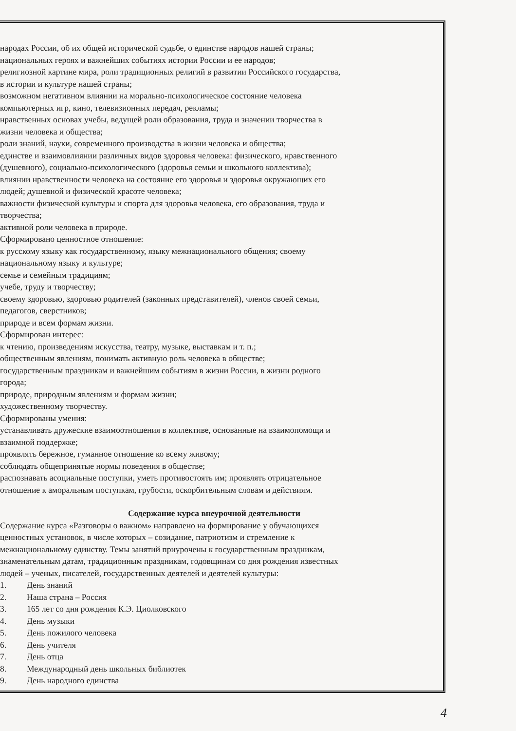народах России, об их общей исторической судьбе, о единстве народов нашей страны;
национальных героях и важнейших событиях истории России и ее народов;
религиозной картине мира, роли традиционных религий в развитии Российского государства,
в истории и культуре нашей страны;
возможном негативном влиянии на морально-психологическое состояние человека
компьютерных игр, кино, телевизионных передач, рекламы;
нравственных основах учебы, ведущей роли образования, труда и значении творчества в
жизни человека и общества;
роли знаний, науки, современного производства в жизни человека и общества;
единстве и взаимовлиянии различных видов здоровья человека: физического, нравственного
(душевного), социально-психологического (здоровья семьи и школьного коллектива);
влиянии нравственности человека на состояние его здоровья и здоровья окружающих его
людей; душевной и физической красоте человека;
важности физической культуры и спорта для здоровья человека, его образования, труда и
творчества;
активной роли человека в природе.
Сформировано ценностное отношение:
к русскому языку как государственному, языку межнационального общения; своему
национальному языку и культуре;
семье и семейным традициям;
учебе, труду и творчеству;
своему здоровью, здоровью родителей (законных представителей), членов своей семьи,
педагогов, сверстников;
природе и всем формам жизни.
Сформирован интерес:
к чтению, произведениям искусства, театру, музыке, выставкам и т. п.;
общественным явлениям, понимать активную роль человека в обществе;
государственным праздникам и важнейшим событиям в жизни России, в жизни родного
города;
природе, природным явлениям и формам жизни;
художественному творчеству.
Сформированы умения:
устанавливать дружеские взаимоотношения в коллективе, основанные на взаимопомощи и
взаимной поддержке;
проявлять бережное, гуманное отношение ко всему живому;
соблюдать общепринятые нормы поведения в обществе;
распознавать асоциальные поступки, уметь противостоять им; проявлять отрицательное
отношение к аморальным поступкам, грубости, оскорбительным словам и действиям.
Содержание курса внеурочной деятельности
Содержание курса «Разговоры о важном» направлено на формирование у обучающихся
ценностных установок, в числе которых – созидание, патриотизм и стремление к
межнациональному единству. Темы занятий приурочены к государственным праздникам,
знаменательным датам, традиционным праздникам, годовщинам со дня рождения известных
людей – ученых, писателей, государственных деятелей и деятелей культуры:
1. День знаний
2. Наша страна – Россия
3. 165 лет со дня рождения К.Э. Циолковского
4. День музыки
5. День пожилого человека
6. День учителя
7. День отца
8. Международный день школьных библиотек
9. День народного единства
4